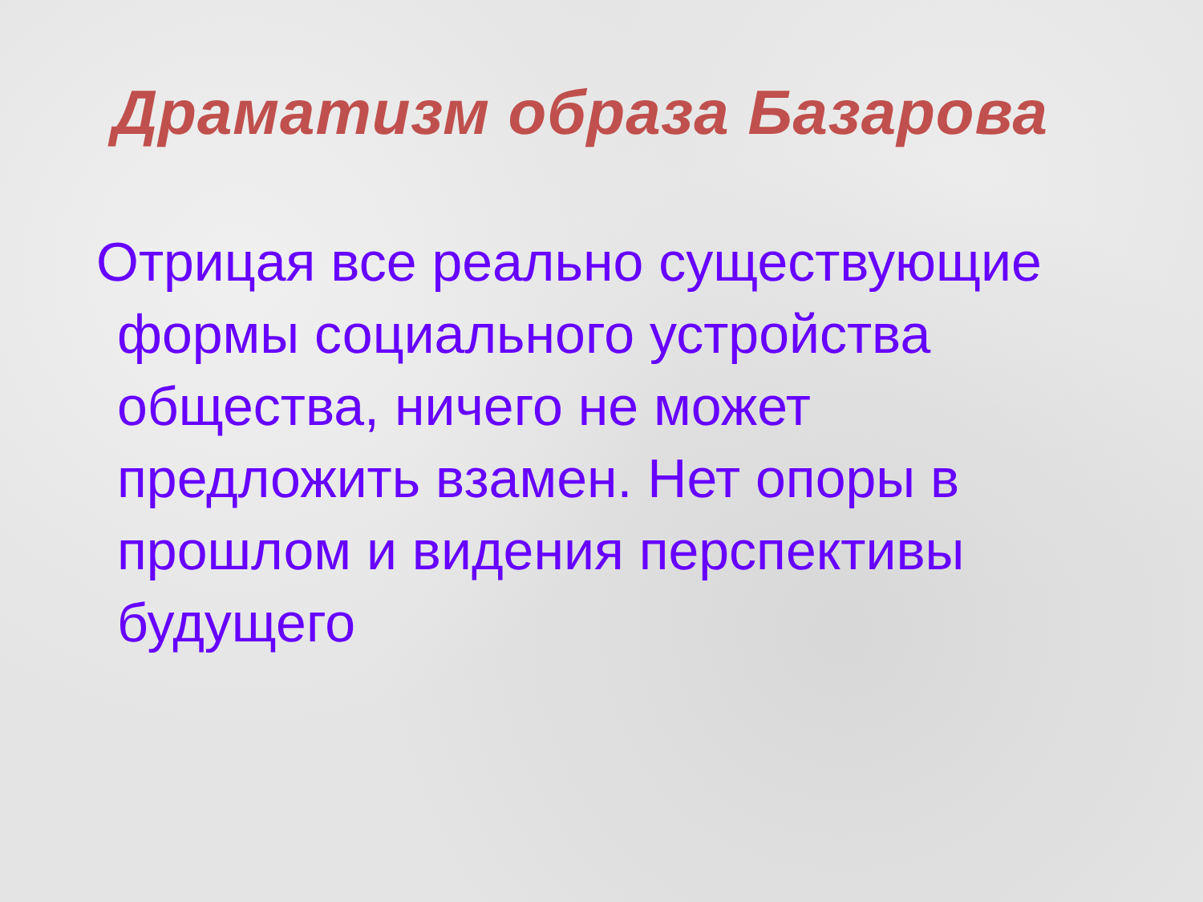Драматизм образа Базарова
Отрицая все реально существующие
формы социального устройства общества, ничего не может предложить взамен. Нет опоры в прошлом и видения перспективы будущего